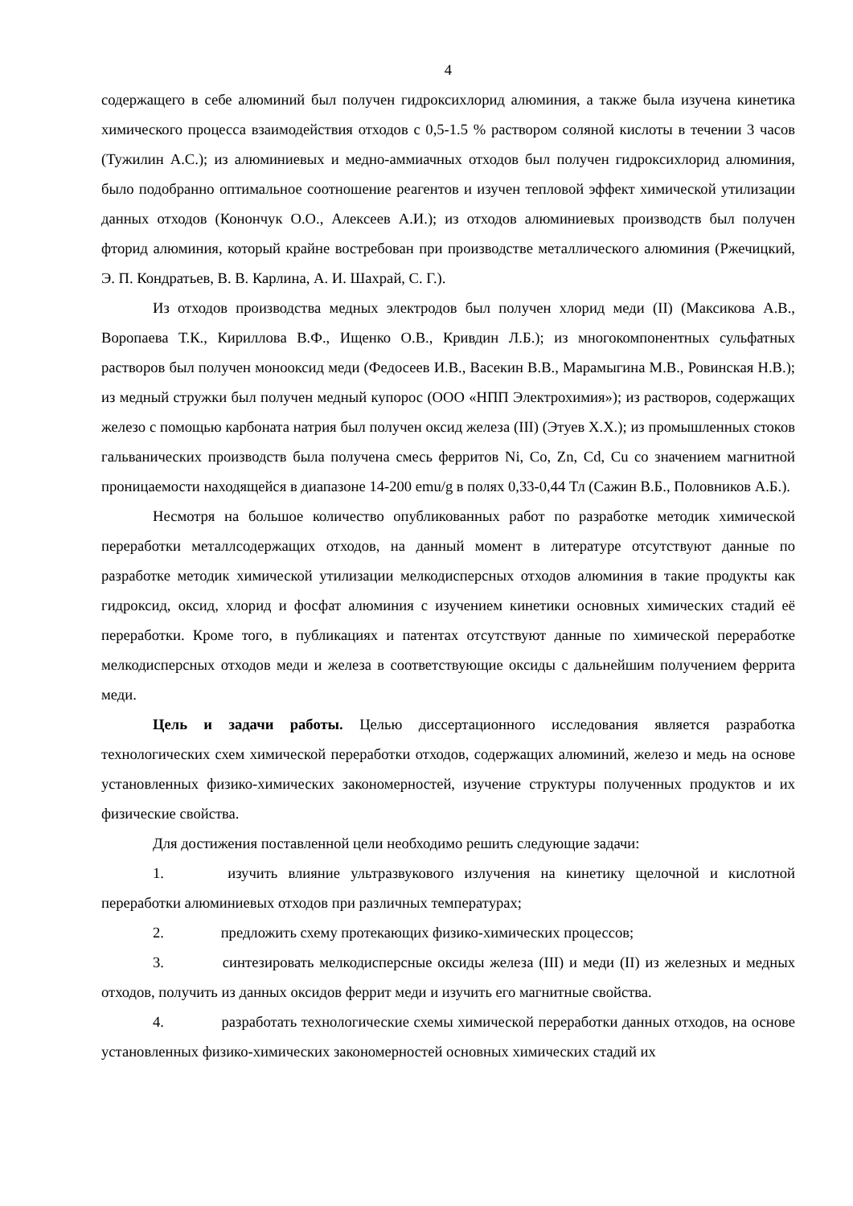4
содержащего в себе алюминий был получен гидроксихлорид алюминия, а также была изучена кинетика химического процесса взаимодействия отходов с 0,5-1.5 % раствором соляной кислоты в течении 3 часов (Тужилин А.С.); из алюминиевых и медно-аммиачных отходов был получен гидроксихлорид алюминия, было подобранно оптимальное соотношение реагентов и изучен тепловой эффект химической утилизации данных отходов (Конончук О.О., Алексеев А.И.); из отходов алюминиевых производств был получен фторид алюминия, который крайне востребован при производстве металлического алюминия (Ржечицкий, Э. П. Кондратьев, В. В. Карлина, А. И. Шахрай, С. Г.).
Из отходов производства медных электродов был получен хлорид меди (II) (Максикова А.В., Воропаева Т.К., Кириллова В.Ф., Ищенко О.В., Кривдин Л.Б.); из многокомпонентных сульфатных растворов был получен монооксид меди (Федосеев И.В., Васекин В.В., Марамыгина М.В., Ровинская Н.В.); из медный стружки был получен медный купорос (ООО «НПП Электрохимия»); из растворов, содержащих железо с помощью карбоната натрия был получен оксид железа (III) (Этуев Х.Х.); из промышленных стоков гальванических производств была получена смесь ферритов Ni, Co, Zn, Cd, Cu со значением магнитной проницаемости находящейся в диапазоне 14-200 emu/g в полях 0,33-0,44 Тл (Сажин В.Б., Половников А.Б.).
Несмотря на большое количество опубликованных работ по разработке методик химической переработки металлсодержащих отходов, на данный момент в литературе отсутствуют данные по разработке методик химической утилизации мелкодисперсных отходов алюминия в такие продукты как гидроксид, оксид, хлорид и фосфат алюминия с изучением кинетики основных химических стадий её переработки. Кроме того, в публикациях и патентах отсутствуют данные по химической переработке мелкодисперсных отходов меди и железа в соответствующие оксиды с дальнейшим получением феррита меди.
Цель и задачи работы. Целью диссертационного исследования является разработка технологических схем химической переработки отходов, содержащих алюминий, железо и медь на основе установленных физико-химических закономерностей, изучение структуры полученных продуктов и их физические свойства.
Для достижения поставленной цели необходимо решить следующие задачи:
1. изучить влияние ультразвукового излучения на кинетику щелочной и кислотной переработки алюминиевых отходов при различных температурах;
2. предложить схему протекающих физико-химических процессов;
3. синтезировать мелкодисперсные оксиды железа (III) и меди (II) из железных и медных отходов, получить из данных оксидов феррит меди и изучить его магнитные свойства.
4. разработать технологические схемы химической переработки данных отходов, на основе установленных физико-химических закономерностей основных химических стадий их